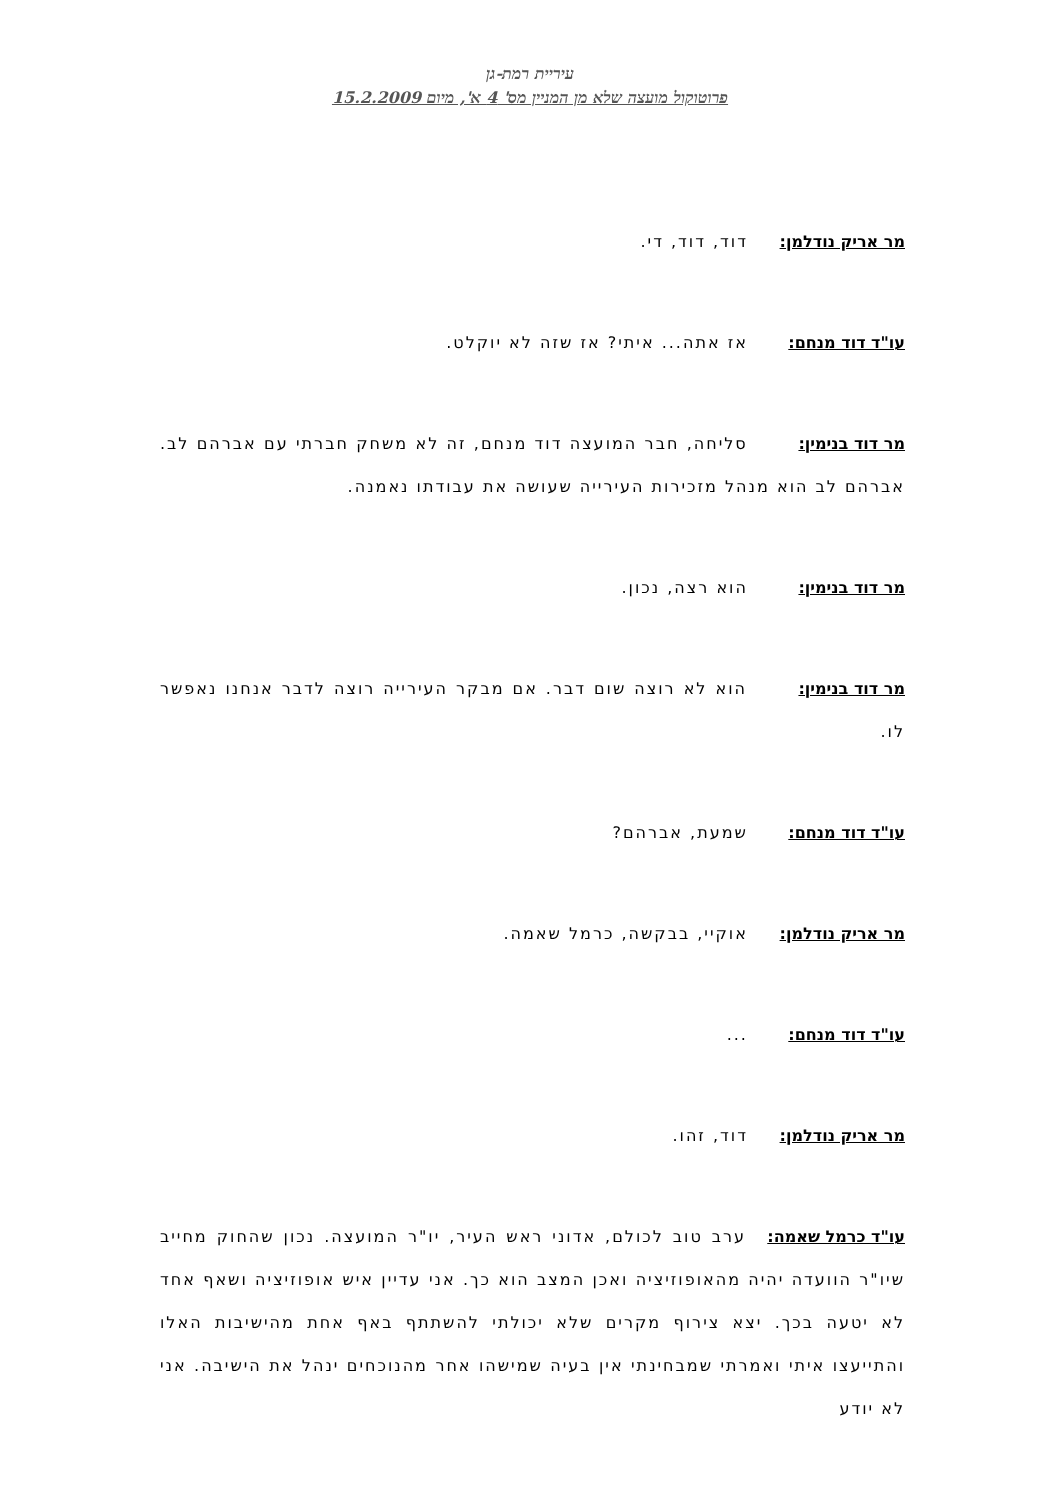עיריית רמת-גן
פרוטוקול מועצה שלא מן המניין מס' 4 א', מיום 15.2.2009
מר אריק נודלמן: דוד, דוד, די.
עו"ד דוד מנחם: אז אתה... איתי? אז שזה לא יוקלט.
מר דוד בנימין: סליחה, חבר המועצה דוד מנחם, זה לא משחק חברתי עם אברהם לב. אברהם לב הוא מנהל מזכירות העירייה שעושה את עבודתו נאמנה.
מר דוד בנימין: הוא רצה, נכון.
מר דוד בנימין: הוא לא רוצה שום דבר. אם מבקר העירייה רוצה לדבר אנחנו נאפשר לו.
עו"ד דוד מנחם: שמעת, אברהם?
מר אריק נודלמן: אוקיי, בבקשה, כרמל שאמה.
עו"ד דוד מנחם: ...
מר אריק נודלמן: דוד, זהו.
עו"ד כרמל שאמה: ערב טוב לכולם, אדוני ראש העיר, יו"ר המועצה. נכון שהחוק מחייב שיו"ר הוועדה יהיה מהאופוזיציה ואכן המצב הוא כך. אני עדיין איש אופוזיציה ושאף אחד לא יטעה בכך. יצא צירוף מקרים שלא יכולתי להשתתף באף אחת מהישיבות האלו והתייעצו איתי ואמרתי שמבחינתי אין בעיה שמישהו אחר מהנוכחים ינהל את הישיבה. אני לא יודע